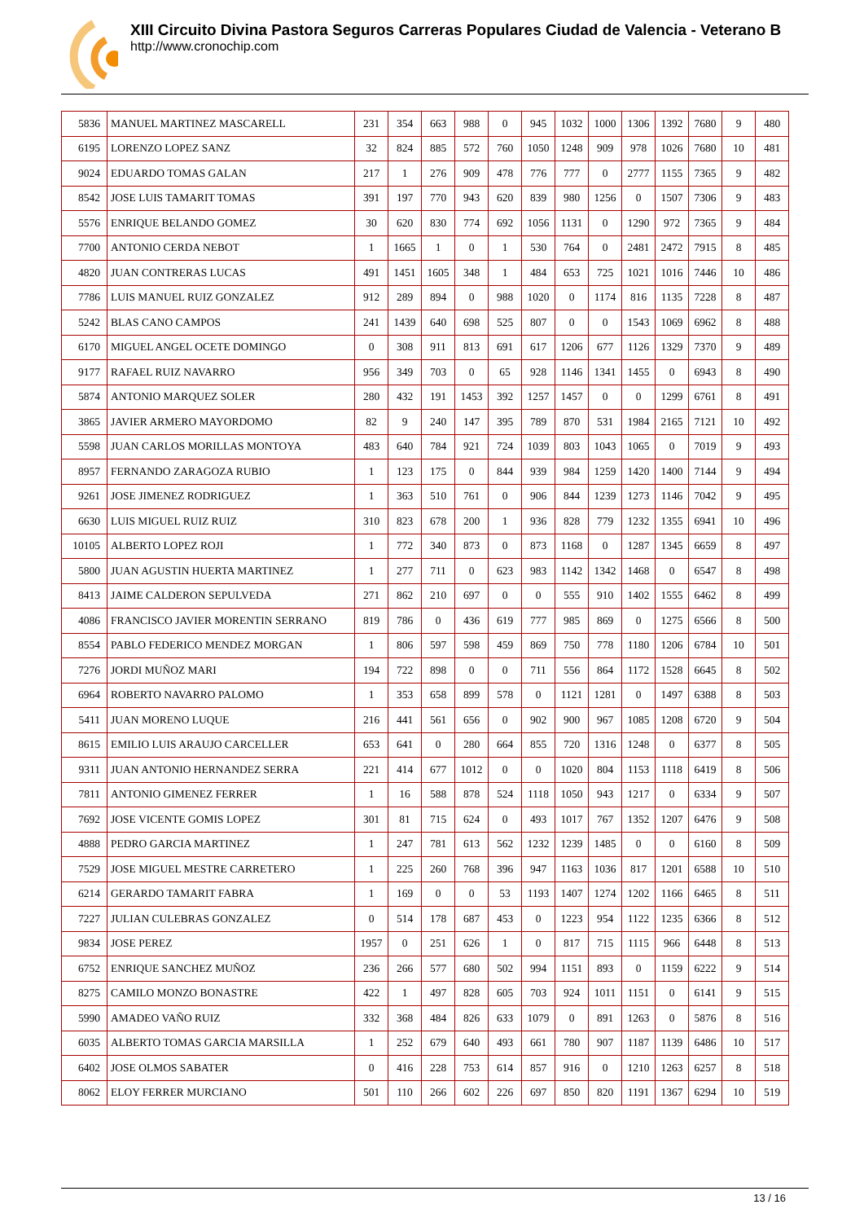XIII Circuito Divina Pastora Seguros Carreras Populares Ciudad de Valencia - Veterano B
http://www.cronochip.com
| 5836 | MANUEL MARTINEZ MASCARELL | 231 | 354 | 663 | 988 | 0 | 945 | 1032 | 1000 | 1306 | 1392 | 7680 | 9 | 480 |
| 6195 | LORENZO LOPEZ SANZ | 32 | 824 | 885 | 572 | 760 | 1050 | 1248 | 909 | 978 | 1026 | 7680 | 10 | 481 |
| 9024 | EDUARDO TOMAS GALAN | 217 | 1 | 276 | 909 | 478 | 776 | 777 | 0 | 2777 | 1155 | 7365 | 9 | 482 |
| 8542 | JOSE LUIS TAMARIT TOMAS | 391 | 197 | 770 | 943 | 620 | 839 | 980 | 1256 | 0 | 1507 | 7306 | 9 | 483 |
| 5576 | ENRIQUE BELANDO GOMEZ | 30 | 620 | 830 | 774 | 692 | 1056 | 1131 | 0 | 1290 | 972 | 7365 | 9 | 484 |
| 7700 | ANTONIO CERDA NEBOT | 1 | 1665 | 1 | 0 | 1 | 530 | 764 | 0 | 2481 | 2472 | 7915 | 8 | 485 |
| 4820 | JUAN CONTRERAS LUCAS | 491 | 1451 | 1605 | 348 | 1 | 484 | 653 | 725 | 1021 | 1016 | 7446 | 10 | 486 |
| 7786 | LUIS MANUEL RUIZ GONZALEZ | 912 | 289 | 894 | 0 | 988 | 1020 | 0 | 1174 | 816 | 1135 | 7228 | 8 | 487 |
| 5242 | BLAS CANO CAMPOS | 241 | 1439 | 640 | 698 | 525 | 807 | 0 | 0 | 1543 | 1069 | 6962 | 8 | 488 |
| 6170 | MIGUEL ANGEL OCETE DOMINGO | 0 | 308 | 911 | 813 | 691 | 617 | 1206 | 677 | 1126 | 1329 | 7370 | 9 | 489 |
| 9177 | RAFAEL RUIZ NAVARRO | 956 | 349 | 703 | 0 | 65 | 928 | 1146 | 1341 | 1455 | 0 | 6943 | 8 | 490 |
| 5874 | ANTONIO MARQUEZ SOLER | 280 | 432 | 191 | 1453 | 392 | 1257 | 1457 | 0 | 0 | 1299 | 6761 | 8 | 491 |
| 3865 | JAVIER ARMERO MAYORDOMO | 82 | 9 | 240 | 147 | 395 | 789 | 870 | 531 | 1984 | 2165 | 7121 | 10 | 492 |
| 5598 | JUAN CARLOS MORILLAS MONTOYA | 483 | 640 | 784 | 921 | 724 | 1039 | 803 | 1043 | 1065 | 0 | 7019 | 9 | 493 |
| 8957 | FERNANDO ZARAGOZA RUBIO | 1 | 123 | 175 | 0 | 844 | 939 | 984 | 1259 | 1420 | 1400 | 7144 | 9 | 494 |
| 9261 | JOSE JIMENEZ RODRIGUEZ | 1 | 363 | 510 | 761 | 0 | 906 | 844 | 1239 | 1273 | 1146 | 7042 | 9 | 495 |
| 6630 | LUIS MIGUEL RUIZ RUIZ | 310 | 823 | 678 | 200 | 1 | 936 | 828 | 779 | 1232 | 1355 | 6941 | 10 | 496 |
| 10105 | ALBERTO LOPEZ ROJI | 1 | 772 | 340 | 873 | 0 | 873 | 1168 | 0 | 1287 | 1345 | 6659 | 8 | 497 |
| 5800 | JUAN AGUSTIN HUERTA MARTINEZ | 1 | 277 | 711 | 0 | 623 | 983 | 1142 | 1342 | 1468 | 0 | 6547 | 8 | 498 |
| 8413 | JAIME CALDERON SEPULVEDA | 271 | 862 | 210 | 697 | 0 | 0 | 555 | 910 | 1402 | 1555 | 6462 | 8 | 499 |
| 4086 | FRANCISCO JAVIER MORENTIN SERRANO | 819 | 786 | 0 | 436 | 619 | 777 | 985 | 869 | 0 | 1275 | 6566 | 8 | 500 |
| 8554 | PABLO FEDERICO MENDEZ MORGAN | 1 | 806 | 597 | 598 | 459 | 869 | 750 | 778 | 1180 | 1206 | 6784 | 10 | 501 |
| 7276 | JORDI MUÑOZ MARI | 194 | 722 | 898 | 0 | 0 | 711 | 556 | 864 | 1172 | 1528 | 6645 | 8 | 502 |
| 6964 | ROBERTO NAVARRO PALOMO | 1 | 353 | 658 | 899 | 578 | 0 | 1121 | 1281 | 0 | 1497 | 6388 | 8 | 503 |
| 5411 | JUAN MORENO LUQUE | 216 | 441 | 561 | 656 | 0 | 902 | 900 | 967 | 1085 | 1208 | 6720 | 9 | 504 |
| 8615 | EMILIO LUIS ARAUJO CARCELLER | 653 | 641 | 0 | 280 | 664 | 855 | 720 | 1316 | 1248 | 0 | 6377 | 8 | 505 |
| 9311 | JUAN ANTONIO HERNANDEZ SERRA | 221 | 414 | 677 | 1012 | 0 | 0 | 1020 | 804 | 1153 | 1118 | 6419 | 8 | 506 |
| 7811 | ANTONIO GIMENEZ FERRER | 1 | 16 | 588 | 878 | 524 | 1118 | 1050 | 943 | 1217 | 0 | 6334 | 9 | 507 |
| 7692 | JOSE VICENTE GOMIS LOPEZ | 301 | 81 | 715 | 624 | 0 | 493 | 1017 | 767 | 1352 | 1207 | 6476 | 9 | 508 |
| 4888 | PEDRO GARCIA MARTINEZ | 1 | 247 | 781 | 613 | 562 | 1232 | 1239 | 1485 | 0 | 0 | 6160 | 8 | 509 |
| 7529 | JOSE MIGUEL MESTRE CARRETERO | 1 | 225 | 260 | 768 | 396 | 947 | 1163 | 1036 | 817 | 1201 | 6588 | 10 | 510 |
| 6214 | GERARDO TAMARIT FABRA | 1 | 169 | 0 | 0 | 53 | 1193 | 1407 | 1274 | 1202 | 1166 | 6465 | 8 | 511 |
| 7227 | JULIAN CULEBRAS GONZALEZ | 0 | 514 | 178 | 687 | 453 | 0 | 1223 | 954 | 1122 | 1235 | 6366 | 8 | 512 |
| 9834 | JOSE PEREZ | 1957 | 0 | 251 | 626 | 1 | 0 | 817 | 715 | 1115 | 966 | 6448 | 8 | 513 |
| 6752 | ENRIQUE SANCHEZ MUÑOZ | 236 | 266 | 577 | 680 | 502 | 994 | 1151 | 893 | 0 | 1159 | 6222 | 9 | 514 |
| 8275 | CAMILO MONZO BONASTRE | 422 | 1 | 497 | 828 | 605 | 703 | 924 | 1011 | 1151 | 0 | 6141 | 9 | 515 |
| 5990 | AMADEO VAÑO RUIZ | 332 | 368 | 484 | 826 | 633 | 1079 | 0 | 891 | 1263 | 0 | 5876 | 8 | 516 |
| 6035 | ALBERTO TOMAS GARCIA MARSILLA | 1 | 252 | 679 | 640 | 493 | 661 | 780 | 907 | 1187 | 1139 | 6486 | 10 | 517 |
| 6402 | JOSE OLMOS SABATER | 0 | 416 | 228 | 753 | 614 | 857 | 916 | 0 | 1210 | 1263 | 6257 | 8 | 518 |
| 8062 | ELOY FERRER MURCIANO | 501 | 110 | 266 | 602 | 226 | 697 | 850 | 820 | 1191 | 1367 | 6294 | 10 | 519 |
13 / 16